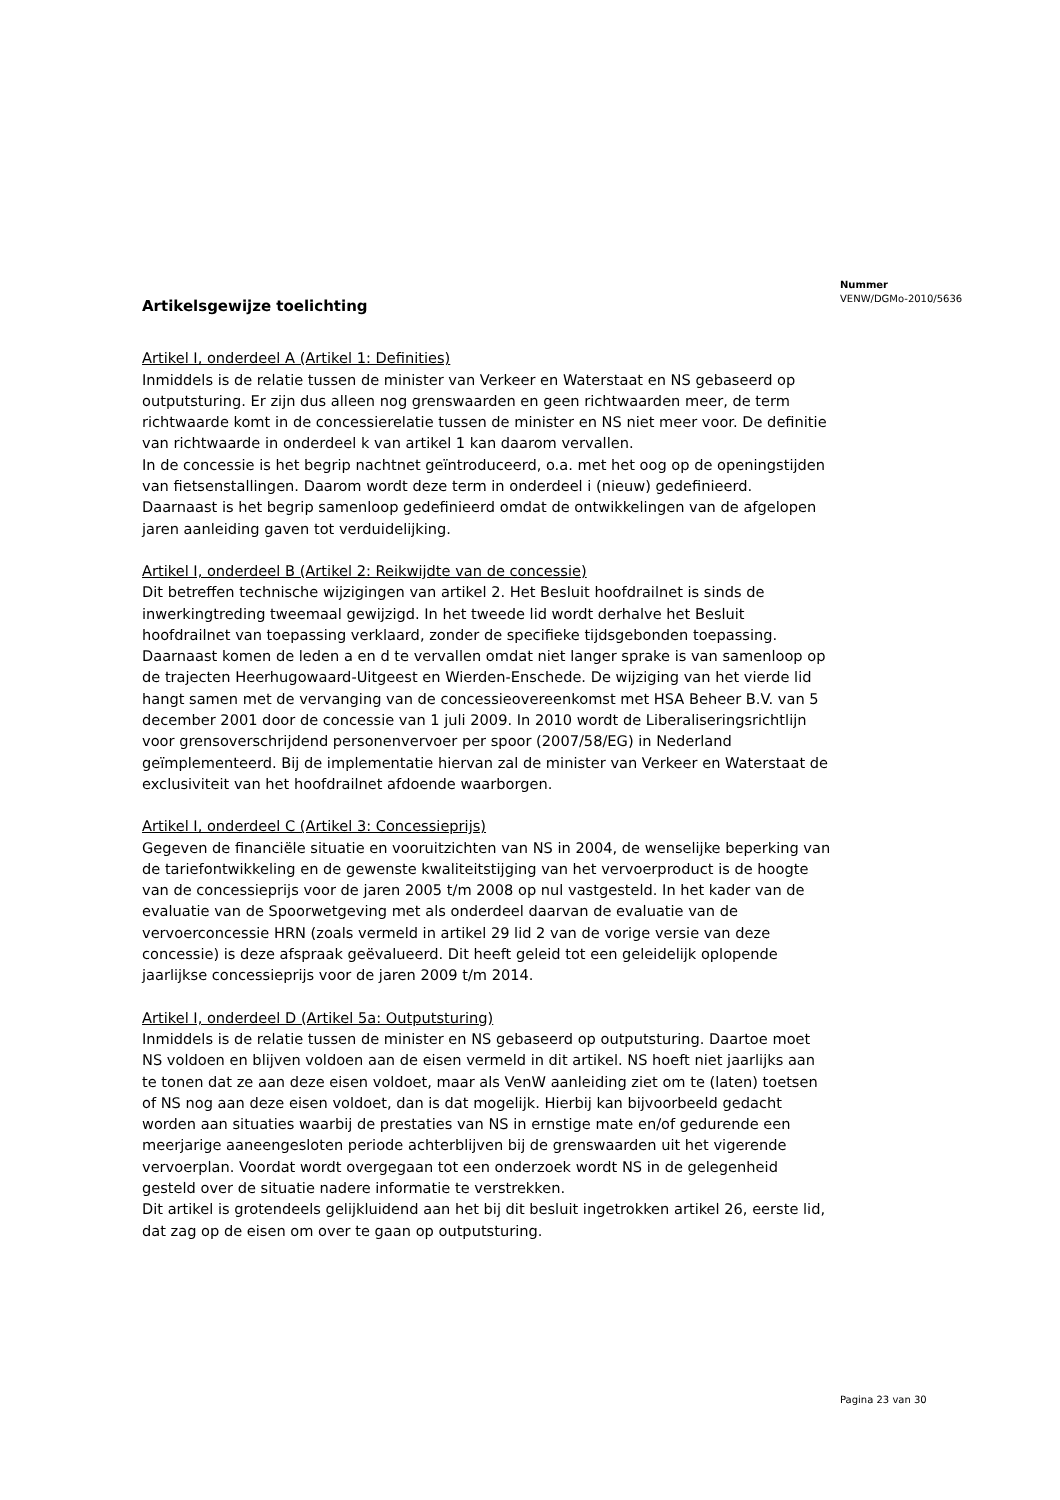Nummer
VENW/DGMo-2010/5636
Artikelsgewijze toelichting
Artikel I, onderdeel A (Artikel 1: Definities)
Inmiddels is de relatie tussen de minister van Verkeer en Waterstaat en NS gebaseerd op outputsturing. Er zijn dus alleen nog grenswaarden en geen richtwaarden meer, de term richtwaarde komt in de concessierelatie tussen de minister en NS niet meer voor. De definitie van richtwaarde in onderdeel k van artikel 1 kan daarom vervallen.
In de concessie is het begrip nachtnet geïntroduceerd, o.a. met het oog op de openingstijden van fietsenstallingen. Daarom wordt deze term in onderdeel i (nieuw) gedefinieerd.
Daarnaast is het begrip samenloop gedefinieerd omdat de ontwikkelingen van de afgelopen jaren aanleiding gaven tot verduidelijking.
Artikel I, onderdeel B (Artikel 2: Reikwijdte van de concessie)
Dit betreffen technische wijzigingen van artikel 2. Het Besluit hoofdrailnet is sinds de inwerkingtreding tweemaal gewijzigd. In het tweede lid wordt derhalve het Besluit hoofdrailnet van toepassing verklaard, zonder de specifieke tijdsgebonden toepassing. Daarnaast komen de leden a en d te vervallen omdat niet langer sprake is van samenloop op de trajecten Heerhugowaard-Uitgeest en Wierden-Enschede. De wijziging van het vierde lid hangt samen met de vervanging van de concessieovereenkomst met HSA Beheer B.V. van 5 december 2001 door de concessie van 1 juli 2009. In 2010 wordt de Liberaliseringsrichtlijn voor grensoverschrijdend personenvervoer per spoor (2007/58/EG) in Nederland geïmplementeerd. Bij de implementatie hiervan zal de minister van Verkeer en Waterstaat de exclusiviteit van het hoofdrailnet afdoende waarborgen.
Artikel I, onderdeel C (Artikel 3: Concessieprijs)
Gegeven de financiële situatie en vooruitzichten van NS in 2004, de wenselijke beperking van de tariefontwikkeling en de gewenste kwaliteitstijging van het vervoerproduct is de hoogte van de concessieprijs voor de jaren 2005 t/m 2008 op nul vastgesteld. In het kader van de evaluatie van de Spoorwetgeving met als onderdeel daarvan de evaluatie van de vervoerconcessie HRN (zoals vermeld in artikel 29 lid 2 van de vorige versie van deze concessie) is deze afspraak geëvalueerd. Dit heeft geleid tot een geleidelijk oplopende jaarlijkse concessieprijs voor de jaren 2009 t/m 2014.
Artikel I, onderdeel D (Artikel 5a: Outputsturing)
Inmiddels is de relatie tussen de minister en NS gebaseerd op outputsturing. Daartoe moet NS voldoen en blijven voldoen aan de eisen vermeld in dit artikel. NS hoeft niet jaarlijks aan te tonen dat ze aan deze eisen voldoet, maar als VenW aanleiding ziet om te (laten) toetsen of NS nog aan deze eisen voldoet, dan is dat mogelijk. Hierbij kan bijvoorbeeld gedacht worden aan situaties waarbij de prestaties van NS in ernstige mate en/of gedurende een meerjarige aaneengesloten periode achterblijven bij de grenswaarden uit het vigerende vervoerplan. Voordat wordt overgegaan tot een onderzoek wordt NS in de gelegenheid gesteld over de situatie nadere informatie te verstrekken.
Dit artikel is grotendeels gelijkluidend aan het bij dit besluit ingetrokken artikel 26, eerste lid, dat zag op de eisen om over te gaan op outputsturing.
Pagina 23 van 30